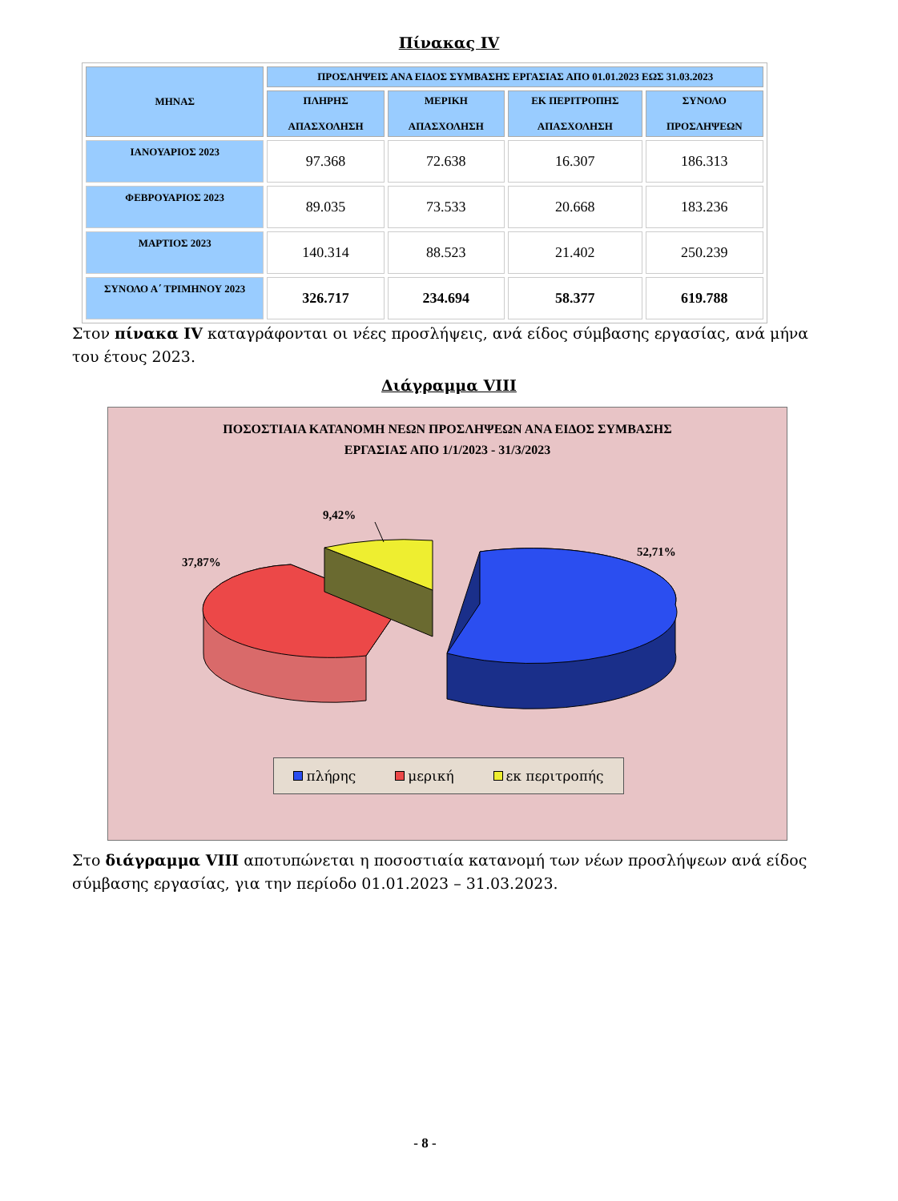Πίνακας IV
| ΜΗΝΑΣ | ΠΡΟΣΛΗΨΕΙΣ ΑΝΑ ΕΙΔΟΣ ΣΥΜΒΑΣΗΣ ΕΡΓΑΣΙΑΣ ΑΠΟ 01.01.2023 ΕΩΣ 31.03.2023 | | | |
| --- | --- | --- | --- | --- |
| | ΠΛΗΡΗΣ ΑΠΑΣΧΟΛΗΣΗ | ΜΕΡΙΚΗ ΑΠΑΣΧΟΛΗΣΗ | ΕΚ ΠΕΡΙΤΡΟΠΗΣ ΑΠΑΣΧΟΛΗΣΗ | ΣΥΝΟΛΟ ΠΡΟΣΛΗΨΕΩΝ |
| ΙΑΝΟΥΑΡΙΟΣ 2023 | 97.368 | 72.638 | 16.307 | 186.313 |
| ΦΕΒΡΟΥΑΡΙΟΣ 2023 | 89.035 | 73.533 | 20.668 | 183.236 |
| ΜΑΡΤΙΟΣ 2023 | 140.314 | 88.523 | 21.402 | 250.239 |
| ΣΥΝΟΛΟ Α΄ ΤΡΙΜΗΝΟΥ 2023 | 326.717 | 234.694 | 58.377 | 619.788 |
Στον πίνακα IV καταγράφονται οι νέες προσλήψεις, ανά είδος σύμβασης εργασίας, ανά μήνα του έτους 2023.
Διάγραμμα VIII
ΠΟΣΟΣΤΙΑΙΑ ΚΑΤΑΝΟΜΗ ΝΕΩΝ ΠΡΟΣΛΗΨΕΩΝ ΑΝΑ ΕΙΔΟΣ ΣΥΜΒΑΣΗΣ
ΕΡΓΑΣΙΑΣ ΑΠΟ 1/1/2023 - 31/3/2023
9,42%
37,87%
52,71%
πλήρης μερική εκ περιτροπής
Στο διάγραμμα VIII αποτυπώνεται η ποσοστιαία κατανομή των νέων προσλήψεων ανά είδος σύμβασης εργασίας, για την περίοδο 01.01.2023 – 31.03.2023.
- 8 -